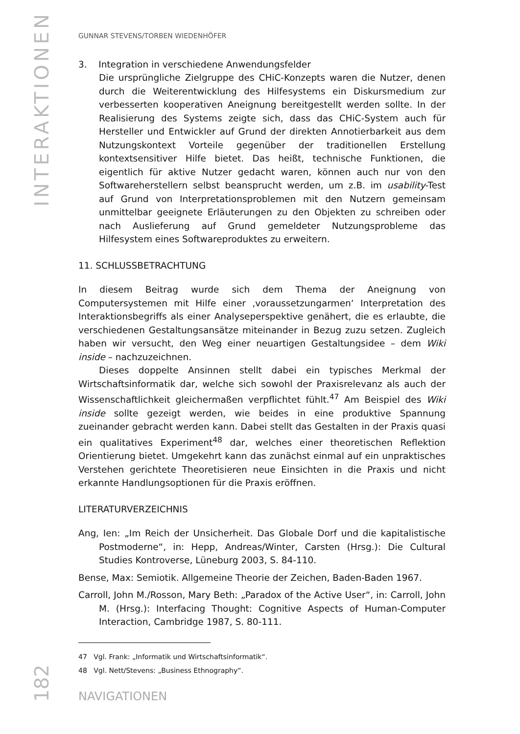INTERAKTIONEN
GUNNAR STEVENS/TORBEN WIEDENHÖFER
3. Integration in verschiedene Anwendungsfelder
Die ursprüngliche Zielgruppe des CHiC-Konzepts waren die Nutzer, denen durch die Weiterentwicklung des Hilfesystems ein Diskursmedium zur verbesserten kooperativen Aneignung bereitgestellt werden sollte. In der Realisierung des Systems zeigte sich, dass das CHiC-System auch für Hersteller und Entwickler auf Grund der direkten Annotierbarkeit aus dem Nutzungskontext Vorteile gegenüber der traditionellen Erstellung kontextsensitiver Hilfe bietet. Das heißt, technische Funktionen, die eigentlich für aktive Nutzer gedacht waren, können auch nur von den Softwareherstellern selbst beansprucht werden, um z.B. im usability-Test auf Grund von Interpretationsproblemen mit den Nutzern gemeinsam unmittelbar geeignete Erläuterungen zu den Objekten zu schreiben oder nach Auslieferung auf Grund gemeldeter Nutzungsprobleme das Hilfesystem eines Softwareproduktes zu erweitern.
11. SCHLUSSBETRACHTUNG
In diesem Beitrag wurde sich dem Thema der Aneignung von Computersystemen mit Hilfe einer ‚voraussetzungarmen‘ Interpretation des Interaktionsbegriffs als einer Analyseperspektive genähert, die es erlaubte, die verschiedenen Gestaltungsansätze miteinander in Bezug zuzu setzen. Zugleich haben wir versucht, den Weg einer neuartigen Gestaltungsidee – dem Wiki inside – nachzuzeichnen.
Dieses doppelte Ansinnen stellt dabei ein typisches Merkmal der Wirtschaftsinformatik dar, welche sich sowohl der Praxisrelevanz als auch der Wissenschaftlichkeit gleichermaßen verpflichtet fühlt.<sup>47</sup> Am Beispiel des Wiki inside sollte gezeigt werden, wie beides in eine produktive Spannung zueinander gebracht werden kann. Dabei stellt das Gestalten in der Praxis quasi ein qualitatives Experiment<sup>48</sup> dar, welches einer theoretischen Reflektion Orientierung bietet. Umgekehrt kann das zunächst einmal auf ein unpraktisches Verstehen gerichtete Theoretisieren neue Einsichten in die Praxis und nicht erkannte Handlungsoptionen für die Praxis eröffnen.
LITERATURVERZEICHNIS
Ang, Ien: „Im Reich der Unsicherheit. Das Globale Dorf und die kapitalistische Postmoderne“, in: Hepp, Andreas/Winter, Carsten (Hrsg.): Die Cultural Studies Kontroverse, Lüneburg 2003, S. 84-110.
Bense, Max: Semiotik. Allgemeine Theorie der Zeichen, Baden-Baden 1967.
Carroll, John M./Rosson, Mary Beth: „Paradox of the Active User“, in: Carroll, John M. (Hrsg.): Interfacing Thought: Cognitive Aspects of Human-Computer Interaction, Cambridge 1987, S. 80-111.
47 Vgl. Frank: „Informatik und Wirtschaftsinformatik“.
48 Vgl. Nett/Stevens: „Business Ethnography“.
NAVIGATIONEN
182